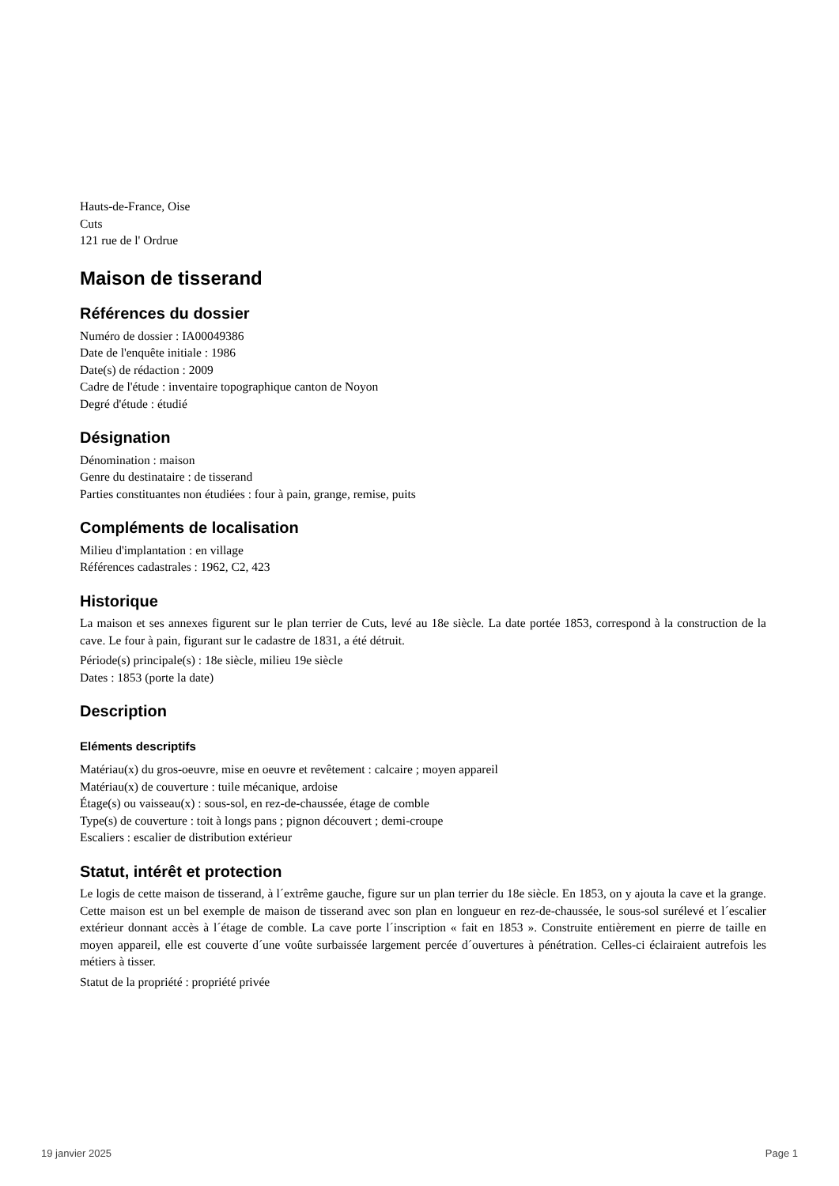Hauts-de-France, Oise
Cuts
121 rue de l' Ordrue
Maison de tisserand
Références du dossier
Numéro de dossier : IA00049386
Date de l'enquête initiale : 1986
Date(s) de rédaction : 2009
Cadre de l'étude : inventaire topographique canton de Noyon
Degré d'étude : étudié
Désignation
Dénomination : maison
Genre du destinataire : de tisserand
Parties constituantes non étudiées : four à pain, grange, remise, puits
Compléments de localisation
Milieu d'implantation : en village
Références cadastrales : 1962, C2, 423
Historique
La maison et ses annexes figurent sur le plan terrier de Cuts, levé au 18e siècle. La date portée 1853, correspond à la construction de la cave. Le four à pain, figurant sur le cadastre de 1831, a été détruit.
Période(s) principale(s) : 18e siècle, milieu 19e siècle
Dates : 1853 (porte la date)
Description
Eléments descriptifs
Matériau(x) du gros-oeuvre, mise en oeuvre et revêtement : calcaire ; moyen appareil
Matériau(x) de couverture : tuile mécanique, ardoise
Étage(s) ou vaisseau(x) : sous-sol, en rez-de-chaussée, étage de comble
Type(s) de couverture : toit à longs pans ; pignon découvert ; demi-croupe
Escaliers : escalier de distribution extérieur
Statut, intérêt et protection
Le logis de cette maison de tisserand, à l´extrême gauche, figure sur un plan terrier du 18e siècle. En 1853, on y ajouta la cave et la grange. Cette maison est un bel exemple de maison de tisserand avec son plan en longueur en rez-de-chaussée, le sous-sol surélevé et l´escalier extérieur donnant accès à l´étage de comble. La cave porte l´inscription « fait en 1853 ». Construite entièrement en pierre de taille en moyen appareil, elle est couverte d´une voûte surbaissée largement percée d´ouvertures à pénétration. Celles-ci éclairaient autrefois les métiers à tisser.
Statut de la propriété : propriété privée
19 janvier 2025 Page 1